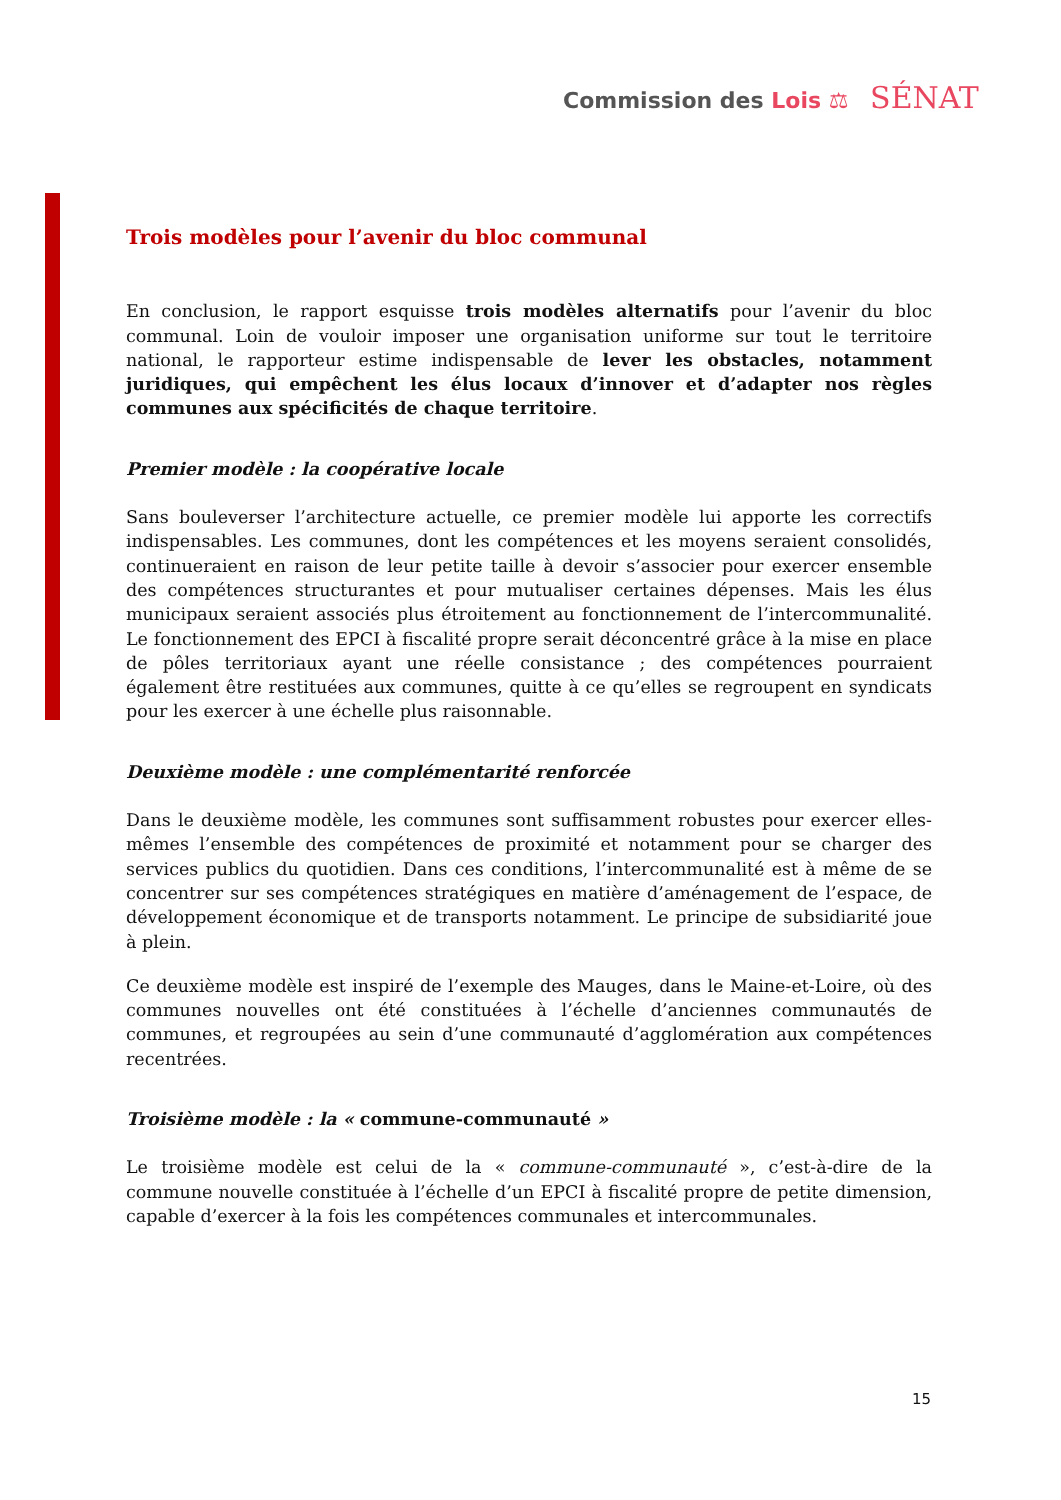Commission des Lois ⚖ SÉNAT
Trois modèles pour l’avenir du bloc communal
En conclusion, le rapport esquisse trois modèles alternatifs pour l’avenir du bloc communal. Loin de vouloir imposer une organisation uniforme sur tout le territoire national, le rapporteur estime indispensable de lever les obstacles, notamment juridiques, qui empêchent les élus locaux d’innover et d’adapter nos règles communes aux spécificités de chaque territoire.
Premier modèle : la coopérative locale
Sans bouleverser l’architecture actuelle, ce premier modèle lui apporte les correctifs indispensables. Les communes, dont les compétences et les moyens seraient consolidés, continueraient en raison de leur petite taille à devoir s’associer pour exercer ensemble des compétences structurantes et pour mutualiser certaines dépenses. Mais les élus municipaux seraient associés plus étroitement au fonctionnement de l’intercommunalité. Le fonctionnement des EPCI à fiscalité propre serait déconcentré grâce à la mise en place de pôles territoriaux ayant une réelle consistance ; des compétences pourraient également être restituées aux communes, quitte à ce qu’elles se regroupent en syndicats pour les exercer à une échelle plus raisonnable.
Deuxième modèle : une complémentarité renforcée
Dans le deuxième modèle, les communes sont suffisamment robustes pour exercer elles-mêmes l’ensemble des compétences de proximité et notamment pour se charger des services publics du quotidien. Dans ces conditions, l’intercommunalité est à même de se concentrer sur ses compétences stratégiques en matière d’aménagement de l’espace, de développement économique et de transports notamment. Le principe de subsidiarité joue à plein.
Ce deuxième modèle est inspiré de l’exemple des Mauges, dans le Maine-et-Loire, où des communes nouvelles ont été constituées à l’échelle d’anciennes communautés de communes, et regroupées au sein d’une communauté d’agglomération aux compétences recentrées.
Troisième modèle : la « commune-communauté »
Le troisième modèle est celui de la « commune-communauté », c’est-à-dire de la commune nouvelle constituée à l’échelle d’un EPCI à fiscalité propre de petite dimension, capable d’exercer à la fois les compétences communales et intercommunales.
15